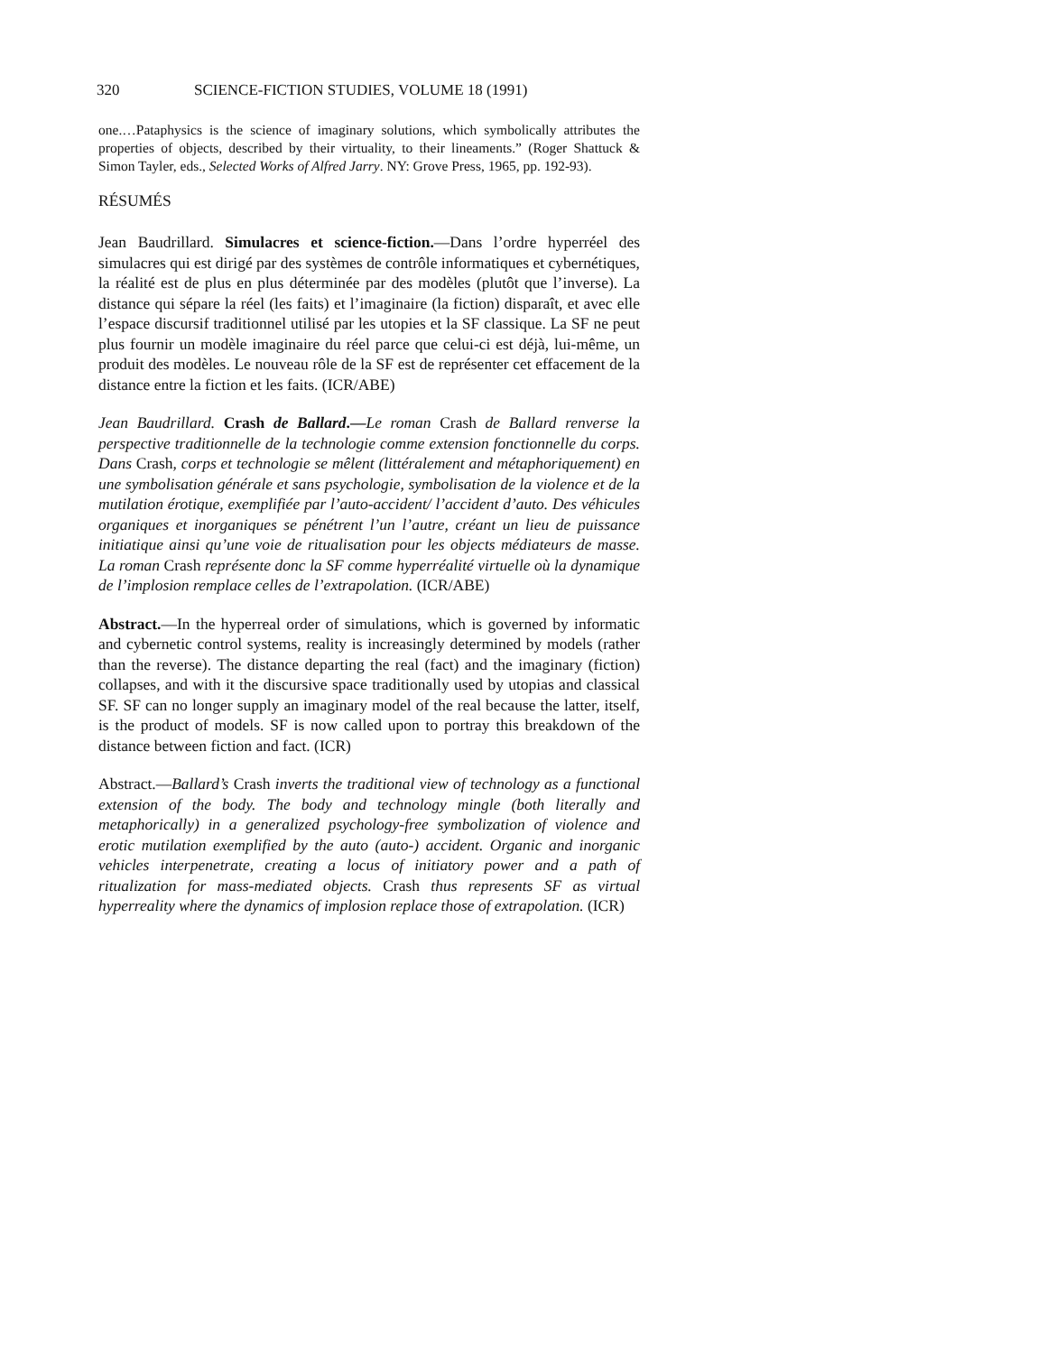320 SCIENCE-FICTION STUDIES, VOLUME 18 (1991)
one.…Pataphysics is the science of imaginary solutions, which symbolically attributes the properties of objects, described by their virtuality, to their lineaments.” (Roger Shattuck & Simon Tayler, eds., Selected Works of Alfred Jarry. NY: Grove Press, 1965, pp. 192-93).
RÉSUMÉS
Jean Baudrillard. Simulacres et science-fiction.—Dans l’ordre hyperréel des simulacres qui est dirigé par des systèmes de contrôle informatiques et cybernétiques, la réalité est de plus en plus déterminée par des modèles (plutôt que l’inverse). La distance qui sépare la réel (les faits) et l’imaginaire (la fiction) disparaît, et avec elle l’espace discursif traditionnel utilisé par les utopies et la SF classique. La SF ne peut plus fournir un modèle imaginaire du réel parce que celui-ci est déjà, lui-même, un produit des modèles. Le nouveau rôle de la SF est de représenter cet effacement de la distance entre la fiction et les faits. (ICR/ABE)
Jean Baudrillard. Crash de Ballard.—Le roman Crash de Ballard renverse la perspective traditionnelle de la technologie comme extension fonctionnelle du corps. Dans Crash, corps et technologie se mêlent (littéralement and métaphoriquement) en une symbolisation générale et sans psychologie, symbolisation de la violence et de la mutilation érotique, exemplifiée par l’auto-accident/ l’accident d’auto. Des véhicules organiques et inorganiques se pénétrent l’un l’autre, créant un lieu de puissance initiatique ainsi qu’une voie de ritualisation pour les objects médiateurs de masse. La roman Crash représente donc la SF comme hyperréalité virtuelle où la dynamique de l’implosion remplace celles de l’extrapolation. (ICR/ABE)
Abstract.—In the hyperreal order of simulations, which is governed by informatic and cybernetic control systems, reality is increasingly determined by models (rather than the reverse). The distance departing the real (fact) and the imaginary (fiction) collapses, and with it the discursive space traditionally used by utopias and classical SF. SF can no longer supply an imaginary model of the real because the latter, itself, is the product of models. SF is now called upon to portray this breakdown of the distance between fiction and fact. (ICR)
Abstract.—Ballard’s Crash inverts the traditional view of technology as a functional extension of the body. The body and technology mingle (both literally and metaphorically) in a generalized psychology-free symbolization of violence and erotic mutilation exemplified by the auto (auto-) accident. Organic and inorganic vehicles interpenetrate, creating a locus of initiatory power and a path of ritualization for mass-mediated objects. Crash thus represents SF as virtual hyperreality where the dynamics of implosion replace those of extrapolation. (ICR)